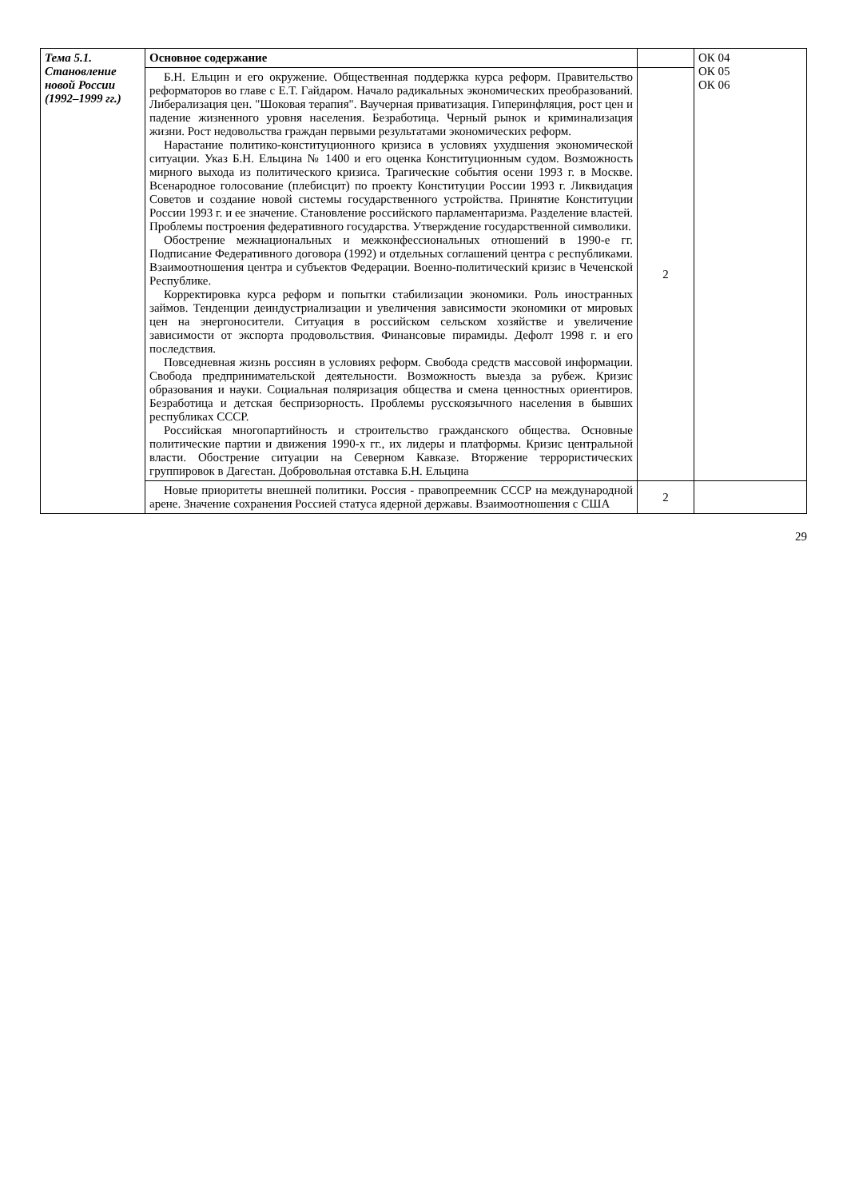| Тема 5.1. Становление новой России (1992–1999 гг.) | Основное содержание | | ОК 04 ОК 05 ОК 06 |
| | Б.Н. Ельцин и его окружение. Общественная поддержка курса реформ. Правительство реформаторов во главе с Е.Т. Гайдаром. Начало радикальных экономических преобразований. Либерализация цен. "Шоковая терапия". Ваучерная приватизация. Гиперинфляция, рост цен и падение жизненного уровня населения. Безработица. Черный рынок и криминализация жизни. Рост недовольства граждан первыми результатами экономических реформ. Нарастание политико-конституционного кризиса в условиях ухудшения экономической ситуации. Указ Б.Н. Ельцина № 1400 и его оценка Конституционным судом. Возможность мирного выхода из политического кризиса. Трагические события осени 1993 г. в Москве. Всенародное голосование (плебисцит) по проекту Конституции России 1993 г. Ликвидация Советов и создание новой системы государственного устройства. Принятие Конституции России 1993 г. и ее значение. Становление российского парламентаризма. Разделение властей. Проблемы построения федеративного государства. Утверждение государственной символики. Обострение межнациональных и межконфессиональных отношений в 1990-е гг. Подписание Федеративного договора (1992) и отдельных соглашений центра с республиками. Взаимоотношения центра и субъектов Федерации. Военно-политический кризис в Чеченской Республике. Корректировка курса реформ и попытки стабилизации экономики. Роль иностранных займов. Тенденции деиндустриализации и увеличения зависимости экономики от мировых цен на энергоносители. Ситуация в российском сельском хозяйстве и увеличение зависимости от экспорта продовольствия. Финансовые пирамиды. Дефолт 1998 г. и его последствия. Повседневная жизнь россиян в условиях реформ. Свобода средств массовой информации. Свобода предпринимательской деятельности. Возможность выезда за рубеж. Кризис образования и науки. Социальная поляризация общества и смена ценностных ориентиров. Безработица и детская беспризорность. Проблемы русскоязычного населения в бывших республиках СССР. Российская многопартийность и строительство гражданского общества. Основные политические партии и движения 1990-х гг., их лидеры и платформы. Кризис центральной власти. Обострение ситуации на Северном Кавказе. Вторжение террористических группировок в Дагестан. Добровольная отставка Б.Н. Ельцина | 2 | |
| | Новые приоритеты внешней политики. Россия - правопреемник СССР на международной арене. Значение сохранения Россией статуса ядерной державы. Взаимоотношения с США | 2 | |
29